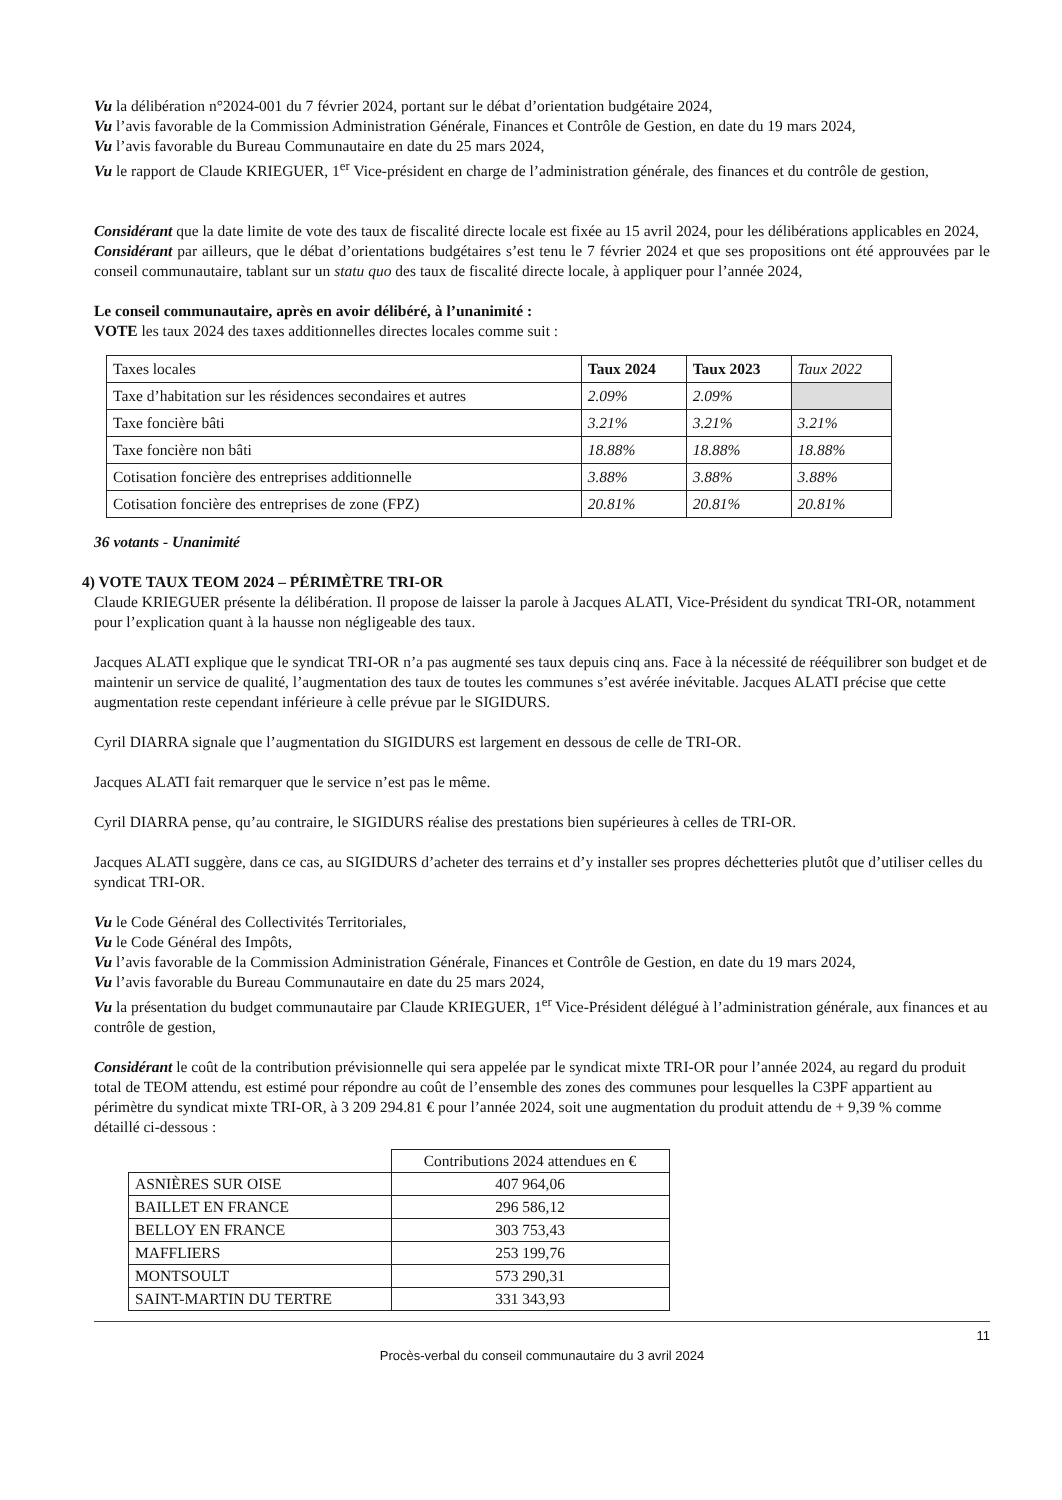Vu la délibération n°2024-001 du 7 février 2024, portant sur le débat d’orientation budgétaire 2024,
Vu l’avis favorable de la Commission Administration Générale, Finances et Contrôle de Gestion, en date du 19 mars 2024,
Vu l’avis favorable du Bureau Communautaire en date du 25 mars 2024,
Vu le rapport de Claude KRIEGUER, 1<sup>er</sup> Vice-président en charge de l’administration générale, des finances et du contrôle de gestion,
Considérant que la date limite de vote des taux de fiscalité directe locale est fixée au 15 avril 2024, pour les délibérations applicables en 2024,
Considérant par ailleurs, que le débat d’orientations budgétaires s’est tenu le 7 février 2024 et que ses propositions ont été approuvées par le conseil communautaire, tablant sur un statu quo des taux de fiscalité directe locale, à appliquer pour l’année 2024,
Le conseil communautaire, après en avoir délibéré, à l’unanimité :
VOTE les taux 2024 des taxes additionnelles directes locales comme suit :
| Taxes locales | Taux 2024 | Taux 2023 | Taux 2022 |
| --- | --- | --- | --- |
| Taxe d’habitation sur les résidences secondaires et autres | 2.09% | 2.09% | |
| Taxe foncière bâti | 3.21% | 3.21% | 3.21% |
| Taxe foncière non bâti | 18.88% | 18.88% | 18.88% |
| Cotisation foncière des entreprises additionnelle | 3.88% | 3.88% | 3.88% |
| Cotisation foncière des entreprises de zone (FPZ) | 20.81% | 20.81% | 20.81% |
36 votants - Unanimité
4) VOTE TAUX TEOM 2024 – PÉRIMÈTRE TRI-OR
Claude KRIEGUER présente la délibération. Il propose de laisser la parole à Jacques ALATI, Vice-Président du syndicat TRI-OR, notamment pour l’explication quant à la hausse non négligeable des taux.
Jacques ALATI explique que le syndicat TRI-OR n’a pas augmenté ses taux depuis cinq ans. Face à la nécessité de rééquilibrer son budget et de maintenir un service de qualité, l’augmentation des taux de toutes les communes s’est avérée inévitable. Jacques ALATI précise que cette augmentation reste cependant inférieure à celle prévue par le SIGIDURS.
Cyril DIARRA signale que l’augmentation du SIGIDURS est largement en dessous de celle de TRI-OR.
Jacques ALATI fait remarquer que le service n’est pas le même.
Cyril DIARRA pense, qu’au contraire, le SIGIDURS réalise des prestations bien supérieures à celles de TRI-OR.
Jacques ALATI suggère, dans ce cas, au SIGIDURS d’acheter des terrains et d’y installer ses propres déchetteries plutôt que d’utiliser celles du syndicat TRI-OR.
Vu le Code Général des Collectivités Territoriales,
Vu le Code Général des Impôts,
Vu l’avis favorable de la Commission Administration Générale, Finances et Contrôle de Gestion, en date du 19 mars 2024,
Vu l’avis favorable du Bureau Communautaire en date du 25 mars 2024,
Vu la présentation du budget communautaire par Claude KRIEGUER, 1<sup>er</sup> Vice-Président délégué à l’administration générale, aux finances et au contrôle de gestion,
Considérant le coût de la contribution prévisionnelle qui sera appelée par le syndicat mixte TRI-OR pour l’année 2024, au regard du produit total de TEOM attendu, est estimé pour répondre au coût de l’ensemble des zones des communes pour lesquelles la C3PF appartient au périmètre du syndicat mixte TRI-OR, à 3 209 294.81 € pour l’année 2024, soit une augmentation du produit attendu de + 9,39 % comme détaillé ci-dessous :
| | Contributions 2024 attendues en € |
| ASNIÈRES SUR OISE | 407 964,06 |
| BAILLET EN FRANCE | 296 586,12 |
| BELLOY EN FRANCE | 303 753,43 |
| MAFFLIERS | 253 199,76 |
| MONTSOULT | 573 290,31 |
| SAINT-MARTIN DU TERTRE | 331 343,93 |
11
Procès-verbal du conseil communautaire du 3 avril 2024